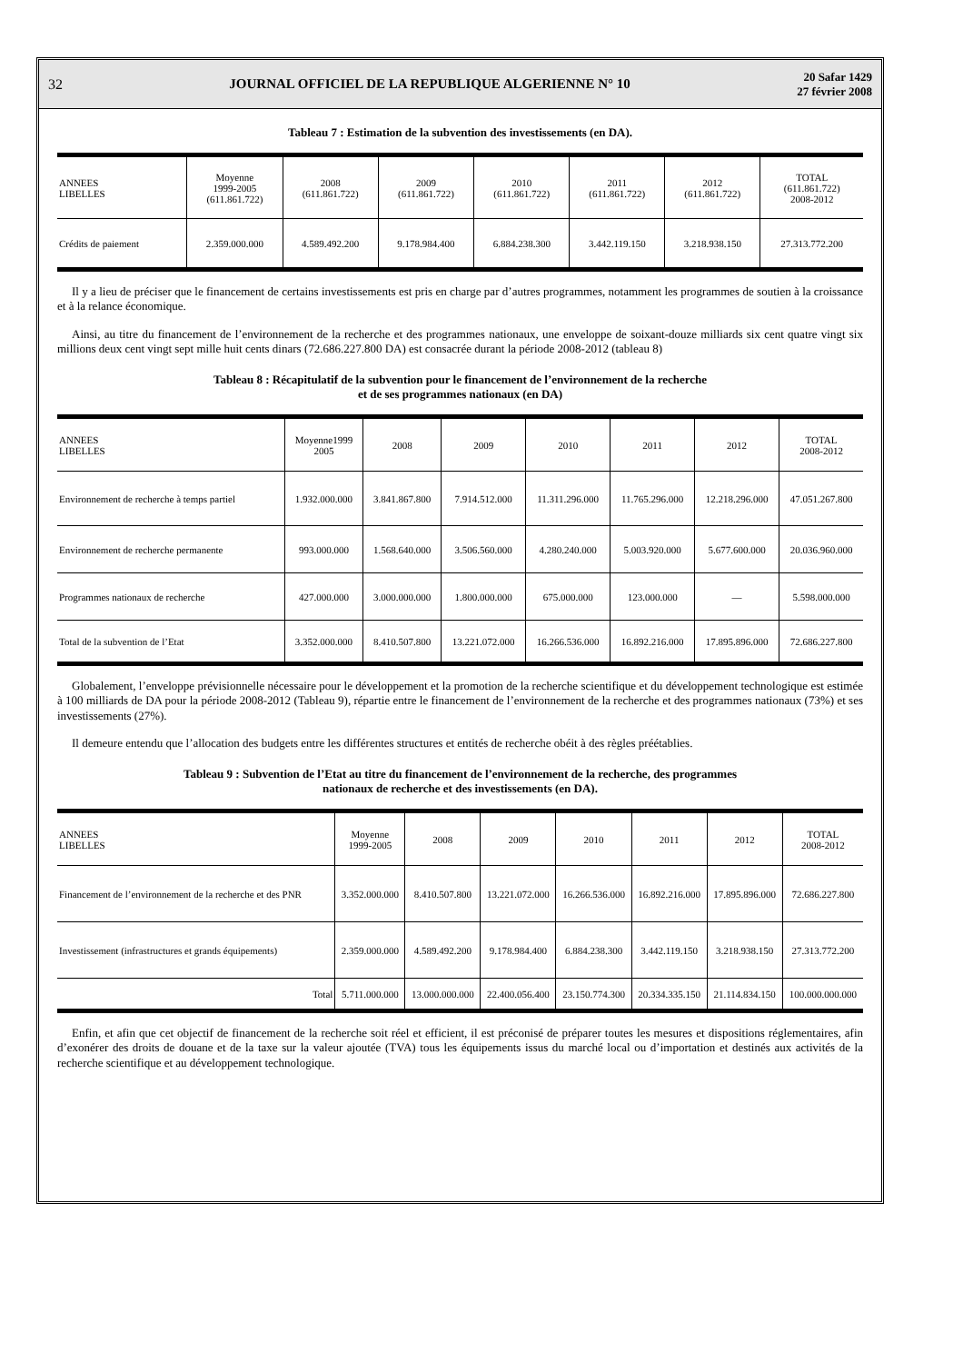32 JOURNAL OFFICIEL DE LA REPUBLIQUE ALGERIENNE N° 10 20 Safar 1429
27 février 2008
Tableau 7 : Estimation de la subvention des investissements (en DA).
| ANNEES LIBELLES | Moyenne 1999-2005 (611.861.722) | 2008 (611.861.722) | 2009 (611.861.722) | 2010 (611.861.722) | 2011 (611.861.722) | 2012 (611.861.722) | TOTAL (611.861.722) 2008-2012 |
| --- | --- | --- | --- | --- | --- | --- | --- |
| Crédits de paiement | 2.359.000.000 | 4.589.492.200 | 9.178.984.400 | 6.884.238.300 | 3.442.119.150 | 3.218.938.150 | 27.313.772.200 |
Il y a lieu de préciser que le financement de certains investissements est pris en charge par d’autres programmes, notamment les programmes de soutien à la croissance et à la relance économique.
Ainsi, au titre du financement de l’environnement de la recherche et des programmes nationaux, une enveloppe de soixant-douze milliards six cent quatre vingt six millions deux cent vingt sept mille huit cents dinars (72.686.227.800 DA) est consacrée durant la période 2008-2012 (tableau 8)
Tableau 8 : Récapitulatif de la subvention pour le financement de l’environnement de la recherche
et de ses programmes nationaux (en DA)
| ANNEES LIBELLES | Moyenne1999 2005 | 2008 | 2009 | 2010 | 2011 | 2012 | TOTAL 2008-2012 |
| --- | --- | --- | --- | --- | --- | --- | --- |
| Environnement de recherche à temps partiel | 1.932.000.000 | 3.841.867.800 | 7.914.512.000 | 11.311.296.000 | 11.765.296.000 | 12.218.296.000 | 47.051.267.800 |
| Environnement de recherche permanente | 993.000.000 | 1.568.640.000 | 3.506.560.000 | 4.280.240.000 | 5.003.920.000 | 5.677.600.000 | 20.036.960.000 |
| Programmes nationaux de recherche | 427.000.000 | 3.000.000.000 | 1.800.000.000 | 675.000.000 | 123.000.000 | — | 5.598.000.000 |
| Total de la subvention de l’Etat | 3.352.000.000 | 8.410.507.800 | 13.221.072.000 | 16.266.536.000 | 16.892.216.000 | 17.895.896.000 | 72.686.227.800 |
Globalement, l’enveloppe prévisionnelle nécessaire pour le développement et la promotion de la recherche scientifique et du développement technologique est estimée à 100 milliards de DA pour la période 2008-2012 (Tableau 9), répartie entre le financement de l’environnement de la recherche et des programmes nationaux (73%) et ses investissements (27%).
Il demeure entendu que l’allocation des budgets entre les différentes structures et entités de recherche obéit à des règles préétablies.
Tableau 9 : Subvention de l’Etat au titre du financement de l’environnement de la recherche, des programmes
nationaux de recherche et des investissements (en DA).
| ANNEES LIBELLES | Moyenne 1999-2005 | 2008 | 2009 | 2010 | 2011 | 2012 | TOTAL 2008-2012 |
| --- | --- | --- | --- | --- | --- | --- | --- |
| Financement de l’environnement de la recherche et des PNR | 3.352.000.000 | 8.410.507.800 | 13.221.072.000 | 16.266.536.000 | 16.892.216.000 | 17.895.896.000 | 72.686.227.800 |
| Investissement (infrastructures et grands équipements) | 2.359.000.000 | 4.589.492.200 | 9.178.984.400 | 6.884.238.300 | 3.442.119.150 | 3.218.938.150 | 27.313.772.200 |
| Total | 5.711.000.000 | 13.000.000.000 | 22.400.056.400 | 23.150.774.300 | 20.334.335.150 | 21.114.834.150 | 100.000.000.000 |
Enfin, et afin que cet objectif de financement de la recherche soit réel et efficient, il est préconisé de préparer toutes les mesures et dispositions réglementaires, afin d’exonérer des droits de douane et de la taxe sur la valeur ajoutée (TVA) tous les équipements issus du marché local ou d’importation et destinés aux activités de la recherche scientifique et au développement technologique.